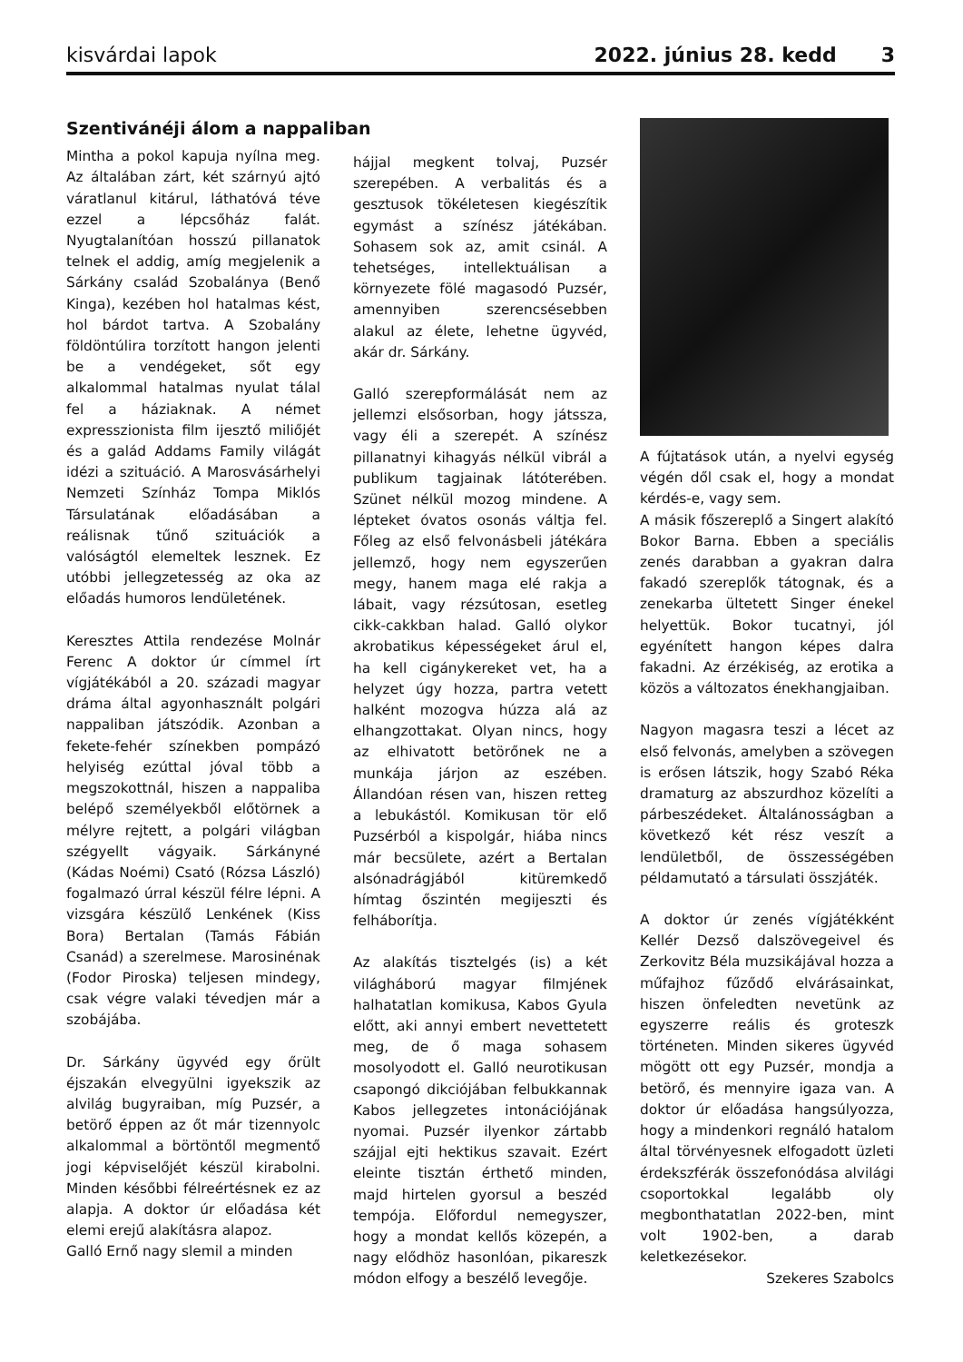kisvárdai lapok 2022. június 28. kedd 3
Szentivánéji álom a nappaliban
Mintha a pokol kapuja nyílna meg. Az általában zárt, két szárnyú ajtó váratlanul kitárul, láthatóvá téve ezzel a lépcsőház falát. Nyugtalanítóan hosszú pillanatok telnek el addig, amíg megjelenik a Sárkány család Szobalánya (Benő Kinga), kezében hol hatalmas kést, hol bárdot tartva. A Szobalány földöntúlira torzított hangon jelenti be a vendégeket, sőt egy alkalommal hatalmas nyulat tálal fel a háziaknak. A német expresszionista film ijesztő miliőjét és a galád Addams Family világát idézi a szituáció. A Marosvásárhelyi Nemzeti Színház Tompa Miklós Társulatának előadásában a reálisnak tűnő szituációk a valóságtól elemeltek lesznek. Ez utóbbi jellegzetesség az oka az előadás humoros lendületének.
Keresztes Attila rendezése Molnár Ferenc A doktor úr címmel írt vígjátékából a 20. századi magyar dráma által agyonhasznált polgári nappaliban játszódik. Azonban a fekete-fehér színekben pompázó helyiség ezúttal jóval több a megszokottnál, hiszen a nappaliba belépő személyekből előtörnek a mélyre rejtett, a polgári világban szégyellt vágyaik. Sárkányné (Kádas Noémi) Csató (Rózsa László) fogalmazó úrral készül félre lépni. A vizsgára készülő Lenkének (Kiss Bora) Bertalan (Tamás Fábián Csanád) a szerelmese. Marosinénak (Fodor Piroska) teljesen mindegy, csak végre valaki tévedjen már a szobájába.
Dr. Sárkány ügyvéd egy őrült éjszakán elvegyülni igyekszik az alvilág bugyraiban, míg Puzsér, a betörő éppen az őt már tizennyolc alkalommal a börtöntől megmentő jogi képviselőjét készül kirabolni. Minden későbbi félreértésnek ez az alapja. A doktor úr előadása két elemi erejű alakításra alapoz.
Galló Ernő nagy slemil a minden
hájjal megkent tolvaj, Puzsér szerepében. A verbalitás és a gesztusok tökéletesen kiegészítik egymást a színész játékában. Sohasem sok az, amit csinál. A tehetséges, intellektuálisan a környezete fölé magasodó Puzsér, amennyiben szerencsésebben alakul az élete, lehetne ügyvéd, akár dr. Sárkány.
Galló szerepformálását nem az jellemzi elsősorban, hogy játssza, vagy éli a szerepét. A színész pillanatnyi kihagyás nélkül vibrál a publikum tagjainak látóterében. Szünet nélkül mozog mindene. A lépteket óvatos osonás váltja fel. Főleg az első felvonásbeli játékára jellemző, hogy nem egyszerűen megy, hanem maga elé rakja a lábait, vagy rézsútosan, esetleg cikk-cakkban halad. Galló olykor akrobatikus képességeket árul el, ha kell cigánykereket vet, ha a helyzet úgy hozza, partra vetett halként mozogva húzza alá az elhangzottakat. Olyan nincs, hogy az elhivatott betörőnek ne a munkája járjon az eszében. Állandóan résen van, hiszen retteg a lebukástól. Komikusan tör elő Puzsérból a kispolgár, hiába nincs már becsülete, azért a Bertalan alsónadrágjából kitüremkedő hímtag őszintén megijeszti és felháborítja.
Az alakítás tisztelgés (is) a két világháború magyar filmjének halhatatlan komikusa, Kabos Gyula előtt, aki annyi embert nevettetett meg, de ő maga sohasem mosolyodott el. Galló neurotikusan csapongó dikciójában felbukkannak Kabos jellegzetes intonációjának nyomai. Puzsér ilyenkor zártabb szájjal ejti hektikus szavait. Ezért eleinte tisztán érthető minden, majd hirtelen gyorsul a beszéd tempója. Előfordul nemegyszer, hogy a mondat kellős közepén, a nagy elődhöz hasonlóan, pikareszk módon elfogy a beszélő levegője.
A fújtatások után, a nyelvi egység végén dől csak el, hogy a mondat kérdés-e, vagy sem.
A másik főszereplő a Singert alakító Bokor Barna. Ebben a speciális zenés darabban a gyakran dalra fakadó szereplők tátognak, és a zenekarba ültetett Singer énekel helyettük. Bokor tucatnyi, jól egyénített hangon képes dalra fakadni. Az érzékiség, az erotika a közös a változatos énekhangjaiban.
Nagyon magasra teszi a lécet az első felvonás, amelyben a szövegen is erősen látszik, hogy Szabó Réka dramaturg az abszurdhoz közelíti a párbeszédeket. Általánosságban a következő két rész veszít a lendületből, de összességében példamutató a társulati összjáték.
A doktor úr zenés vígjátékként Kellér Dezső dalszövegeivel és Zerkovitz Béla muzsikájával hozza a műfajhoz fűződő elvárásainkat, hiszen önfeledten nevetünk az egyszerre reális és groteszk történeten. Minden sikeres ügyvéd mögött ott egy Puzsér, mondja a betörő, és mennyire igaza van. A doktor úr előadása hangsúlyozza, hogy a mindenkori regnáló hatalom által törvényesnek elfogadott üzleti érdekszférák összefonódása alvilági csoportokkal legalább oly megbonthatatlan 2022-ben, mint volt 1902-ben, a darab keletkezésekor.
Szekeres Szabolcs